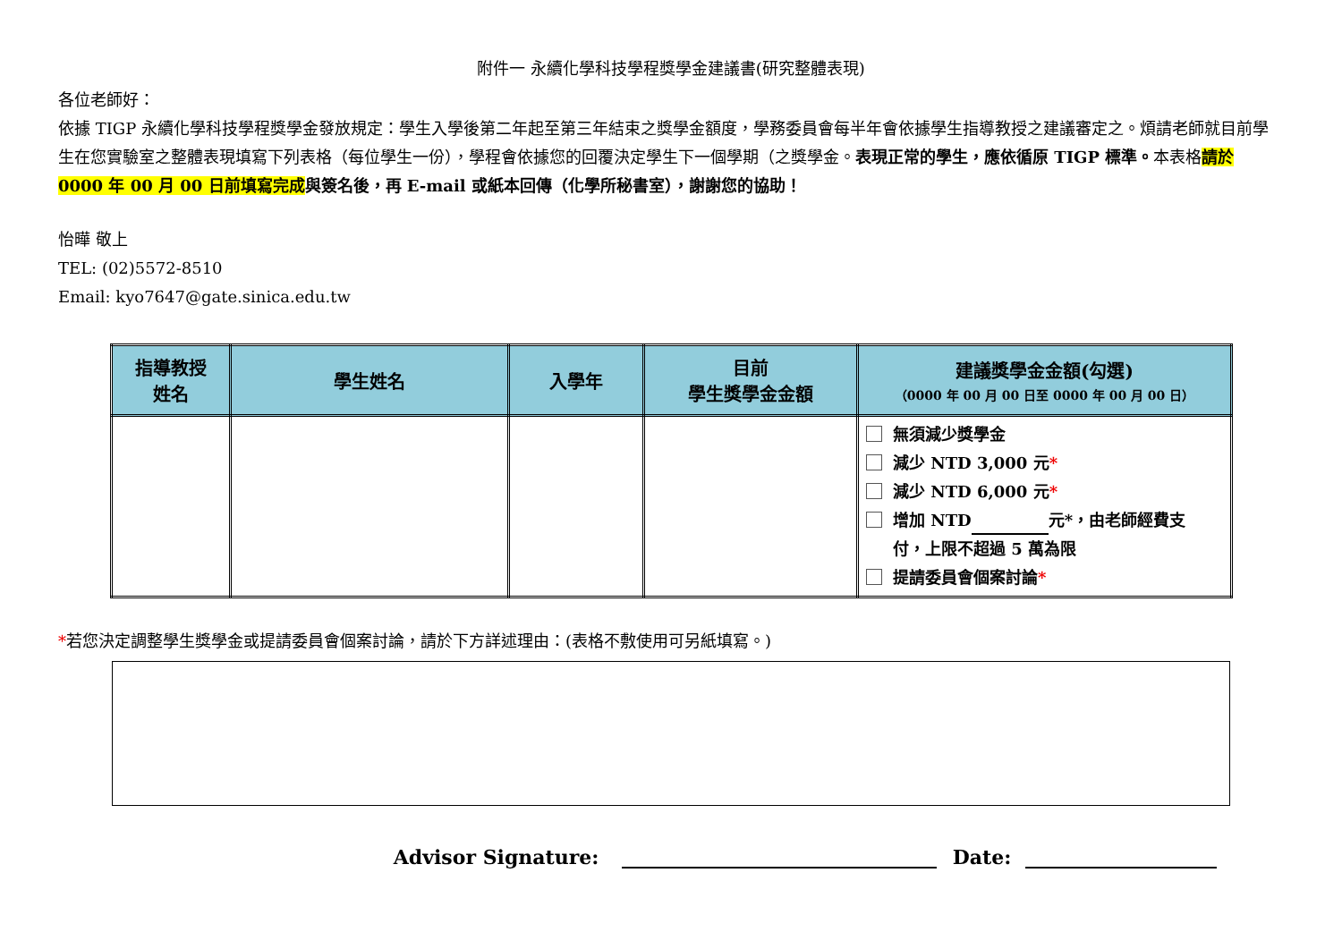附件一 永續化學科技學程獎學金建議書(研究整體表現)
各位老師好：
依據 TIGP 永續化學科技學程獎學金發放規定：學生入學後第二年起至第三年結束之獎學金額度，學務委員會每半年會依據學生指導教授之建議審定之。煩請老師就目前學生在您實驗室之整體表現填寫下列表格（每位學生一份），學程會依據您的回覆決定學生下一個學期（之獎學金。表現正常的學生，應依循原 TIGP 標準。本表格請於 0000 年 00 月 00 日前填寫完成 與簽名後，再 E-mail 或紙本回傳（化學所秘書室），謝謝您的協助！
怡曄 敬上
TEL: (02)5572-8510
Email: kyo7647@gate.sinica.edu.tw
| 指導教授 姓名 | 學生姓名 | 入學年 | 目前 學生獎學金金額 | 建議獎學金金額(勾選) （0000 年 00 月 00 日至 0000 年 00 月 00 日） |
| --- | --- | --- | --- | --- |
| | | | | 無須減少獎學金 減少 NTD 3,000 元 * 減少 NTD 6,000 元 * 增加 NTD 元*，由老師經費支 付，上限不超過 5 萬為限 提請委員會個案討論 * |
*若您決定調整學生獎學金或提請委員會個案討論，請於下方詳述理由：(表格不敷使用可另紙填寫。)
Advisor Signature: Date: